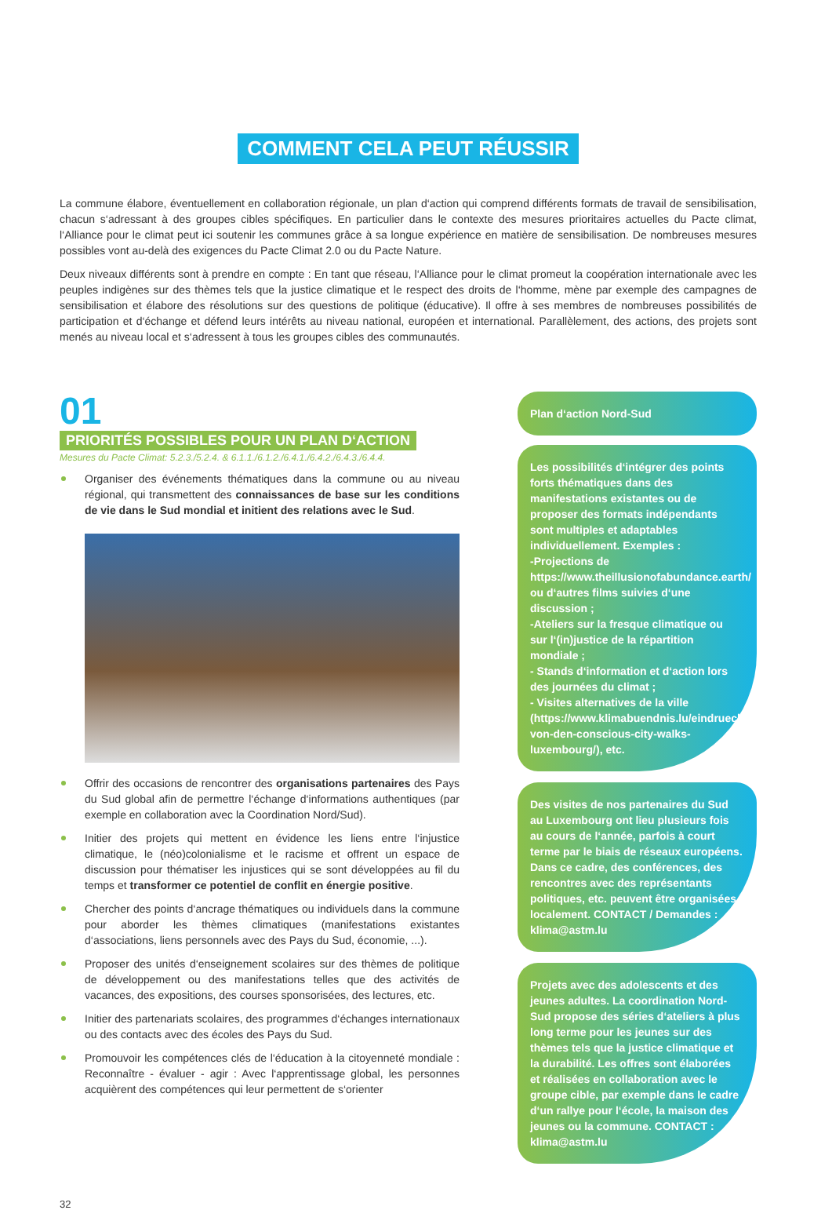COMMENT CELA PEUT RÉUSSIR
La commune élabore, éventuellement en collaboration régionale, un plan d‘action qui comprend différents formats de travail de sensibilisation, chacun s‘adressant à des groupes cibles spécifiques. En particulier dans le contexte des mesures prioritaires actuelles du Pacte climat, l‘Alliance pour le climat peut ici soutenir les communes grâce à sa longue expérience en matière de sensibilisation. De nombreuses mesures possibles vont au-delà des exigences du Pacte Climat 2.0 ou du Pacte Nature.
Deux niveaux différents sont à prendre en compte : En tant que réseau, l‘Alliance pour le climat promeut la coopération internationale avec les peuples indigènes sur des thèmes tels que la justice climatique et le respect des droits de l‘homme, mène par exemple des campagnes de sensibilisation et élabore des résolutions sur des questions de politique (éducative). Il offre à ses membres de nombreuses possibilités de participation et d‘échange et défend leurs intérêts au niveau national, européen et international. Parallèlement, des actions, des projets sont menés au niveau local et s‘adressent à tous les groupes cibles des communautés.
01
PRIORITÉS POSSIBLES POUR UN PLAN D‘ACTION
Mesures du Pacte Climat: 5.2.3./5.2.4. & 6.1.1./6.1.2./6.4.1./6.4.2./6.4.3./6.4.4.
Organiser des événements thématiques dans la commune ou au niveau régional, qui transmettent des connaissances de base sur les conditions de vie dans le Sud mondial et initient des relations avec le Sud.
Offrir des occasions de rencontrer des organisations partenaires des Pays du Sud global afin de permettre l‘échange d‘informations authentiques (par exemple en collaboration avec la Coordination Nord/Sud).
Initier des projets qui mettent en évidence les liens entre l‘injustice climatique, le (néo)colonialisme et le racisme et offrent un espace de discussion pour thématiser les injustices qui se sont développées au fil du temps et transformer ce potentiel de conflit en énergie positive.
Chercher des points d‘ancrage thématiques ou individuels dans la commune pour aborder les thèmes climatiques (manifestations existantes d‘associations, liens personnels avec des Pays du Sud, économie, ...).
Proposer des unités d‘enseignement scolaires sur des thèmes de politique de développement ou des manifestations telles que des activités de vacances, des expositions, des courses sponsorisées, des lectures, etc.
Initier des partenariats scolaires, des programmes d‘échanges internationaux ou des contacts avec des écoles des Pays du Sud.
Promouvoir les compétences clés de l‘éducation à la citoyenneté mondiale : Reconnaître - évaluer - agir : Avec l‘apprentissage global, les personnes acquièrent des compétences qui leur permettent de s‘orienter
Plan d‘action Nord-Sud
Les possibilités d‘intégrer des points forts thématiques dans des manifestations existantes ou de proposer des formats indépendants sont multiples et adaptables individuellement. Exemples :
-Projections de https://www.theillusionofabundance.earth/ ou d‘autres films suivies d‘une discussion ;
-Ateliers sur la fresque climatique ou sur l‘(in)justice de la répartition mondiale ;
- Stands d‘information et d‘action lors des journées du climat ;
- Visites alternatives de la ville (https://www.klimabuendnis.lu/eindruecke-von-den-conscious-city-walks-luxembourg/), etc.
Des visites de nos partenaires du Sud au Luxembourg ont lieu plusieurs fois au cours de l‘année, parfois à court terme par le biais de réseaux européens. Dans ce cadre, des conférences, des rencontres avec des représentants politiques, etc. peuvent être organisées localement. CONTACT / Demandes : klima@astm.lu
Projets avec des adolescents et des jeunes adultes. La coordination Nord-Sud propose des séries d‘ateliers à plus long terme pour les jeunes sur des thèmes tels que la justice climatique et la durabilité. Les offres sont élaborées et réalisées en collaboration avec le groupe cible, par exemple dans le cadre d‘un rallye pour l‘école, la maison des jeunes ou la commune. CONTACT : klima@astm.lu
32